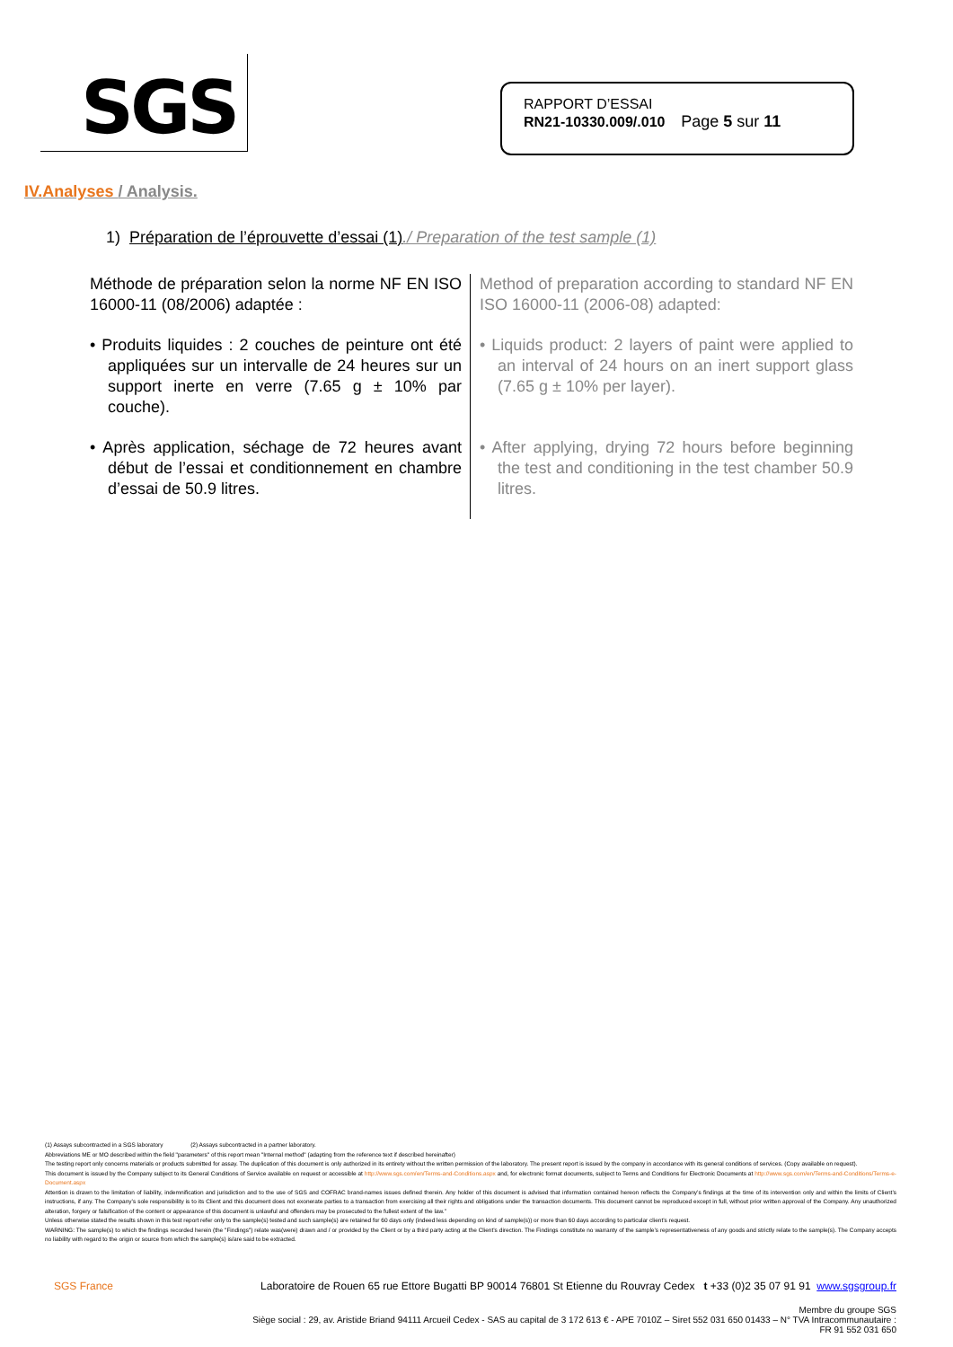SGS
RAPPORT D’ESSAI
RN21-10330.009/.010 Page 5 sur 11
IV. Analyses / Analysis.
1) Préparation de l’éprouvette d’essai (1)./ Preparation of the test sample (1)
Méthode de préparation selon la norme NF EN ISO 16000-11 (08/2006) adaptée :
• Produits liquides : 2 couches de peinture ont été appliquées sur un intervalle de 24 heures sur un support inerte en verre (7.65 g ± 10% par couche).
• Après application, séchage de 72 heures avant début de l’essai et conditionnement en chambre d’essai de 50.9 litres.
Method of preparation according to standard NF EN ISO 16000-11 (2006-08) adapted:
• Liquids product: 2 layers of paint were applied to an interval of 24 hours on an inert support glass (7.65 g ± 10% per layer).
• After applying, drying 72 hours before beginning the test and conditioning in the test chamber 50.9 litres.
(1) Assays subcontracted in a SGS laboratory (2) Assays subcontracted in a partner laboratory.
Abbreviations ME or MO described within the field "parameters" of this report mean "Internal method" (adapting from the reference text if described hereinafter)
The testing report only concerns materials or products submitted for assay. The duplication of this document is only authorized in its entirety without the written permission of the laboratory. The present report is issued by the company in accordance with its general conditions of services. (Copy available on request).
This document is issued by the Company subject to its General Conditions of Service available on request or accessible at http://www.sgs.com/en/Terms-and-Conditions.aspx and, for electronic format documents, subject to Terms and Conditions for Electronic Documents at http://www.sgs.com/en/Terms-and-Conditions/Terms-e-Document.aspx
Attention is drawn to the limitation of liability, indemnification and jurisdiction and to the use of SGS and COFRAC brand-names issues defined therein. Any holder of this document is advised that information contained hereon reflects the Company’s findings at the time of its intervention only and within the limits of Client’s instructions, if any. The Company’s sole responsibility is to its Client and this document does not exonerate parties to a transaction from exercising all their rights and obligations under the transaction documents. This document cannot be reproduced except in full, without prior written approval of the Company. Any unauthorized alteration, forgery or falsification of the content or appearance of this document is unlawful and offenders may be prosecuted to the fullest extent of the law.”
Unless otherwise stated the results shown in this test report refer only to the sample(s) tested and such sample(s) are retained for 60 days only (indeed less depending on kind of sample(s)) or more than 60 days according to particular client’s request.
WARNING: The sample(s) to which the findings recorded herein (the "Findings") relate was(were) drawn and / or provided by the Client or by a third party acting at the Client’s direction. The Findings constitute no warranty of the sample’s representativeness of any goods and strictly relate to the sample(s). The Company accepts no liability with regard to the origin or source from which the sample(s) is/are said to be extracted.
SGS France Laboratoire de Rouen 65 rue Ettore Bugatti BP 90014 76801 St Etienne du Rouvray Cedex t +33 (0)2 35 07 91 91 www.sgsgroup.fr
Membre du groupe SGS
Siège social : 29, av. Aristide Briand 94111 Arcueil Cedex - SAS au capital de 3 172 613 € - APE 7010Z – Siret 552 031 650 01433 – N° TVA Intracommunautaire :
FR 91 552 031 650